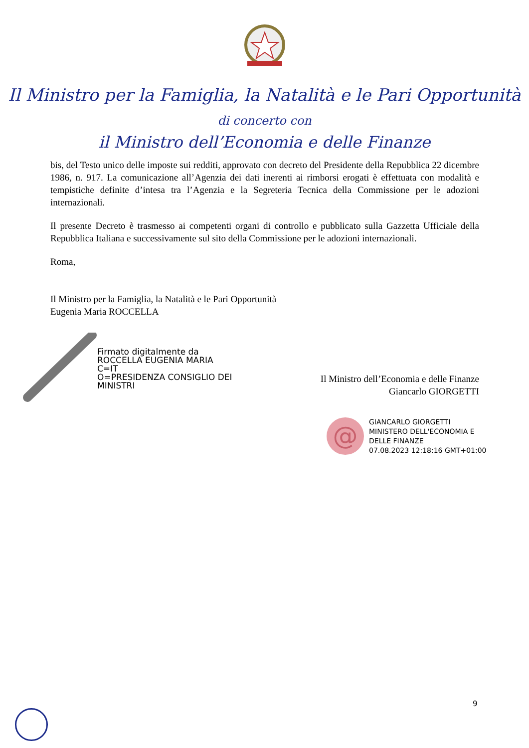Il Ministro per la Famiglia, la Natalità e le Pari Opportunità
di concerto con
il Ministro dell’Economia e delle Finanze
bis, del Testo unico delle imposte sui redditi, approvato con decreto del Presidente della Repubblica 22 dicembre 1986, n. 917. La comunicazione all’Agenzia dei dati inerenti ai rimborsi erogati è effettuata con modalità e tempistiche definite d’intesa tra l’Agenzia e la Segreteria Tecnica della Commissione per le adozioni internazionali.
Il presente Decreto è trasmesso ai competenti organi di controllo e pubblicato sulla Gazzetta Ufficiale della Repubblica Italiana e successivamente sul sito della Commissione per le adozioni internazionali.
Roma,
Il Ministro per la Famiglia, la Natalità e le Pari Opportunità
Eugenia Maria ROCCELLA
Firmato digitalmente da
ROCCELLA EUGENIA MARIA
C=IT
O=PRESIDENZA CONSIGLIO DEI
MINISTRI
Il Ministro dell’Economia e delle Finanze
Giancarlo GIORGETTI
@
GIANCARLO GIORGETTI
MINISTERO DELL'ECONOMIA E
DELLE FINANZE
07.08.2023 12:18:16 GMT+01:00
9